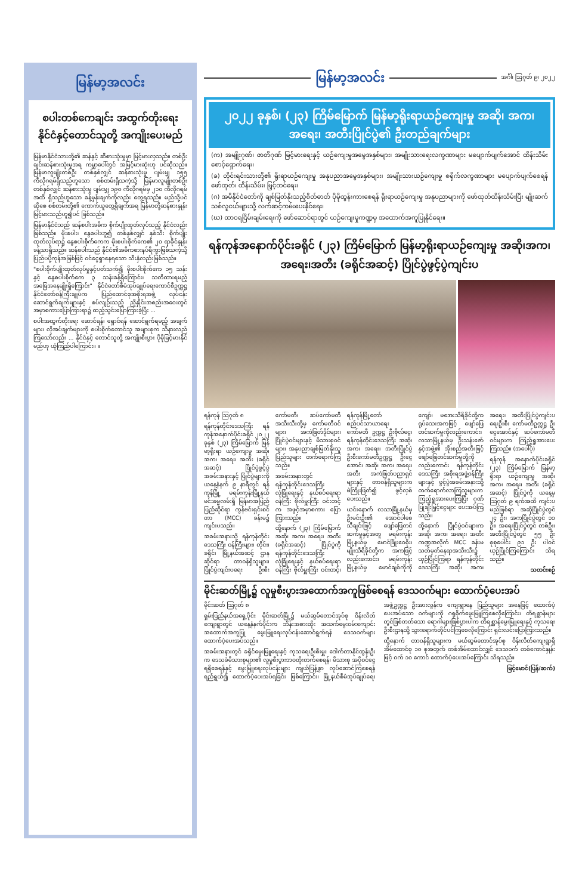မြန်မာ့အလင်း
စပါးတစ်ကေချင်း အထွက်တိုးရေး နိုင်ငံနှင့်တောင်သူတို့ အကျိုးပေးမည်
မြန်မာနိုင်ငံသားတို့၏ ဆန်နှင့် ဆီစားသုံးမှုမှာ မြင့်မားလှသည်။ တစ်ဦးချင်းဆန်စားသုံးမှုအရ ကမ္ဘာပေါ်တွင် အမြင့်မားဆုံးဟု ပင်ဆိုသည်။ မြန်မာလူမျိုးတစ်ဦး တစ်နှစ်လျှင် ဆန်စားသုံးမှု ပျမ်းမျှ ၁၅၅ ကီလိုဂရမ်ရှိသည်ဟူသော စစ်တမ်းရှိသကဲ့သို့ မြန်မာလူမျိုးတစ်ဦး တစ်နှစ်လျှင် ဆန်စားသုံးမှု ပျမ်းမျှ ၁၉၀ ကီလိုဂရမ်မှ ၂၁၀ ကီလိုဂရမ်အထိ ရှိသည်ဟူသော ခန့်မှန်းချက်ကိုလည်း တွေ့ရသည်။ မည်သို့ပင်ဆိုစေ စစ်တမ်းတို့၏ ကောက်ယူတွေ့ရှိချက်အရ မြန်မာတို့ဆန်စားနှုန်း မြင့်မားသည်ဟူ၍ပင် ဖြစ်သည်။
မြန်မာနိုင်ငံသည် ဆန်စပါးအဓိက စိုက်ပျိုးထုတ်လုပ်သည့် နိုင်ငံလည်းဖြစ်သည်။ မိုးစပါး၊ နွေစပါးဟူ၍ တစ်နှစ်လျှင် နှစ်သီး စိုက်ပျိုးထုတ်လုပ်ရာ၌ နွေစပါးစိုက်ကေက မိုးစပါးစိုက်ကေ၏ ၂၀ ရာခိုင်နှုန်းခန့်သာရှိသည်။ ဆန်စပါးသည် နိုင်ငံ၏အဓိကစားနပ်ရိက္ခာဖြစ်သကဲ့သို့ ပြည်ပပို့ကုန်အဖြစ်ဖြင့် ဝင်ငွေရှာနေရသော သီးနှံလည်းဖြစ်သည်။
"စပါးစိုက်ပျိုးထုတ်လုပ်မှုနှင့်ပတ်သက်၍ မိုးစပါးစိုက်ကေ ၁၅ သန်းနှင့် နွေစပါးစိုက်ကေ ၃ သန်းခန့်ရှိကြောင်း၊ သတိထားရမည့် အခြေအနေမျိုးရှိကြောင်း" နိုင်ငံတော်စီမံအုပ်ချုပ်ရေးကောင်စီဥက္ကဋ္ဌ နိုင်ငံတော်ဝန်ကြီးချုပ်က ပြည်ထောင်စုအစိုးရအဖွဲ့ လုပ်ငန်းဆောင်ရွက်ချက်များနှင့် စပ်လျဉ်းသည့် ညှိနှိုင်းအစည်းအဝေးတွင် အမှာစကားပြောကြားရာ၌ ထည့်သွင်းပြောကြားခဲ့ပြီး ...
စပါးအထွက်တိုးရေး ဆောင်ရန်၊ ရှောင်ရန် ဆောင်ရွက်ရမည့် အချက်များ၊ လိုအပ်ချက်များကို စပါးစိုက်တောင်သူ အများစုက သိနားလည်ကြသော်လည်း ... နိုင်ငံနှင့် တောင်သူတို့ အကျိုးစီးပွား ပိုမိုမြင့်မားနိုင်မည်ဟု ယုံကြည်ပါကြောင်း။ ။
မြန်မာ့အလင်း
အင်္ဂါ၊ ဩဂုတ် ၉၊ ၂၀၂၂
၂၀၂၂ ခုနှစ်၊ (၂၃) ကြိမ်မြောက် မြန်မာ့ရိုးရာယဉ်ကျေးမှု အဆို၊ အက၊ အရေး၊ အတီးပြိုင်ပွဲ၏ ဦးတည်ချက်များ
(က) အမျိုးဂုဏ်၊ ဇာတိဂုဏ် မြင့်မားရေးနှင့် ယဉ်ကျေးမှုအမွေအနှစ်များ၊ အမျိုးသားရေးလက္ခဏာများ မပျောက်ပျက်အောင် ထိန်းသိမ်းစောင့်ရှောက်ရေး၊
(ခ) တိုင်းရင်းသားတို့၏ ရိုးရာယဉ်ကျေးမှု အနုပညာအမွေအနှစ်များ၊ အမျိုးသားယဉ်ကျေးမှု စရိုက်လက္ခဏာများ မပျောက်ပျက်စေရန် ဖော်ထုတ်၊ ထိန်းသိမ်း၊ မြှင့်တင်ရေး၊
(ဂ) အမိနိုင်ငံတော်ကို ချစ်မြတ်နိုးသည့်စိတ်ဓာတ် ပိုမိုထွန်းကားစေရန် ရိုးရာယဉ်ကျေးမှု အနုပညာများကို ဖော်ထုတ်ထိန်းသိမ်းပြီး မျိုးဆက်သစ်လူငယ်များသို့ လက်ဆင့်ကမ်းပေးနိုင်ရေး၊
(ဃ) ထာဝရငြိမ်းချမ်းရေးကို ဖော်ဆောင်ရာတွင် ယဉ်ကျေးမှုကဏ္ဍမှ အထောက်အကူပြုနိုင်ရေး။
ရန်ကုန်အနောက်ပိုင်းခရိုင် (၂၃) ကြိမ်မြောက် မြန်မာ့ရိုးရာယဉ်ကျေးမှု အဆို၊အက၊အရေး၊အတီး (ခရိုင်အဆင့်) ပြိုင်ပွဲဖွင့်ပွဲကျင်းပ
ရန်ကုန် ဩဂုတ် ၈
ရန်ကုန်တိုင်းဒေသကြီး ရန်ကုန်အနောက်ပိုင်းခရိုင် ၂၀၂၂ ခုနှစ် (၂၃) ကြိမ်မြောက် မြန်မာ့ရိုးရာ ယဉ်ကျေးမှု အဆို၊ အက၊ အရေး၊ အတီး (ခရိုင်အဆင့်) ပြိုင်ပွဲဖွင့်ပွဲအခမ်းအနားနှင့် ပြိုင်ပွဲများကို ယနေ့နံနက် ၉ နာရီတွင် ရန်ကုန်မြို့ မရမ်းကုန်းမြို့နယ် မင်းဓမ္မလမ်းရှိ မြန်မာအပြည်ပြည်ဆိုင်ရာ ကွန်ဗင်းရှင်းစင်တာ (MCC) ခန်းမ၌ ကျင်းပသည်။
အခမ်းအနားသို့ ရန်ကုန်တိုင်းဒေသကြီး ဝန်ကြီးများ၊ တိုင်း၊ ခရိုင်၊ မြို့နယ်အဆင့် ဌာနဆိုင်ရာ တာဝန်ရှိသူများ၊ ပြိုင်ပွဲကျင်းပရေး ဦးစီးကော်မတီ၊ ဆပ်ကော်မတီ အသီးသီးတို့မှ ကော်မတီဝင်များ၊ အကဲဖြတ်ဒိုင်များ၊ ပြိုင်ပွဲဝင်များနှင့် မိသားစုဝင်များ၊ အနုပညာချစ်မြတ်နိုးသူ ပြည်သူများ တက်ရောက်ကြသည်။
အခမ်းအနားတွင် ရန်ကုန်တိုင်းဒေသကြီး လုံခြုံရေးနှင့် နယ်စပ်ရေးရာဝန်ကြီး ဗိုလ်မှူးကြီး ဝင်းတင့်က အဖွင့်အမှာစကား ပြောကြားသည်။
ထို့နောက် (၂၃) ကြိမ်မြောက် အဆို၊ အက၊ အရေး၊ အတီး (ခရိုင်အဆင့်) ပြိုင်ပွဲကို ရန်ကုန်တိုင်းဒေသကြီး လုံခြုံရေးနှင့် နယ်စပ်ရေးရာဝန်ကြီး ဗိုလ်မှူးကြီး ဝင်းတင့်၊ ရန်ကုန်မြို့တော် စည်ပင်သာယာရေး ကော်မတီ ဥက္ကဋ္ဌ ဦးဗိုလ်ငွေ၊ ရန်ကုန်တိုင်းဒေသကြီး အဆို၊ အက၊ အရေး၊ အတီးပြိုင်ပွဲ ဦးစီးကော်မတီဥက္ကဋ္ဌ ဦးငွေအောင်၊ အဆို၊ အက၊ အရေး၊ အတီး အကဲဖြတ်ပညာရှင်များနှင့် တာဝန်ရှိသူများက ဖဲကြိုးဖြတ်၍ ဖွင့်လှစ်ပေးသည်။
ယင်းနောက် လသာမြို့နယ်မှ ဦးမင်းဦး၏ အောင်ပါစေ သီချင်းဖြင့် ဖျော်ဖြေတင်ဆက်မှုနှင့်အတူ မရမ်းကုန်းမြို့နယ်မှ မောင်ဖြိုးဝေစိုး၊ မျိုးသီရိခိုင်တို့က အကဖြင့်လည်းကောင်း၊ မရမ်းကုန်းမြို့နယ်မှ မောင်ချစ်ကိုကိုကျော်၊ မအေးသီရိခိုင်တို့က ရုပ်သေးအကဖြင့် ဖျော်ဖြေတင်ဆက်မှုကိုလည်းကောင်း၊ လသာမြို့နယ်မှ ဦးသန်းဇော်နှင့်အဖွဲ့၏ အိုးစည်အတီးဖြင့် ဖျော်ဖြေတင်ဆက်မှုတို့ကိုလည်းကောင်း ရန်ကုန်တိုင်းဒေသကြီး အစိုးရအဖွဲ့ဝန်ကြီးများနှင့် ဖွင့်ပွဲအခမ်းအနားသို့ တက်ရောက်လာကြသူများက ကြည့်ရှုအားပေးကြပြီး ဂုဏ်ပြုချီးမြှင့်ငွေများ ပေးအပ်ကြသည်။
ထို့နောက် ပြိုင်ပွဲဝင်များက အဆို၊ အက၊ အရေး၊ အတီးကဏ္ဍအလိုက် MCC ခန်းမသတ်မှတ်နေရာအသီးသီး၌ ယှဉ်ပြိုင်ကြရာ ရန်ကုန်တိုင်းဒေသကြီး အဆို၊ အက၊ အရေး၊ အတီးပြိုင်ပွဲကျင်းပရေးဦးစီး ကော်မတီဥက္ကဋ္ဌ ဦးငွေအောင်နှင့် ဆပ်ကော်မတီဝင်များက ကြည့်ရှုအားပေးကြသည်။ (အပေါ်ပုံ)
ရန်ကုန် အနောက်ပိုင်းခရိုင် (၂၃) ကြိမ်မြောက် မြန်မာ့ရိုးရာ ယဉ်ကျေးမှု အဆို၊ အက၊ အရေး၊ အတီး (ခရိုင်အဆင့်) ပြိုင်ပွဲကို ယနေ့မှ ဩဂုတ် ၉ ရက်အထိ ကျင်းပမည်ဖြစ်ရာ အဆိုပြိုင်ပွဲတွင် ၂၄ ဦး၊ အကပြိုင်ပွဲတွင် ၁၁ ဦး၊ အရေးပြိုင်ပွဲတွင် တစ်ဦး၊ အတီးပြိုင်ပွဲတွင် ၅၅ ဦး စုစုပေါင်း ၉၁ ဦး ပါဝင်ယှဉ်ပြိုင်ကြကြောင်း သိရသည်။
သတင်းစဉ်
မိုင်းဆတ်မြို့၌ လူမှုစီးပွားအထောက်အကူဖြစ်စေရန် ဒေသဝက်များ ထောက်ပံ့ပေးအပ်
မိုင်းဆတ် ဩဂုတ် ၈
ရှမ်းပြည်နယ်အရှေ့ပိုင်း မိုင်းဆတ်မြို့၌ မယ်ဆွမ်တောင်အုပ်စု ဝိန်းလိတ်ကျေးရွာတွင် ယနေ့နံနက်ပိုင်းက ဘိန်းအစားထိုး အသက်မွေးဝမ်းကျောင်းအထောက်အကူပြု မွေးမြူရေးလုပ်ငန်းဆောင်ရွက်ရန် ဒေသဝက်များ ထောက်ပံ့ပေးအပ်သည်။
အခမ်းအနားတွင် ခရိုင်မွေးမြူရေးနှင့် ကုသရေးဦးစီးမှူး ဒေါက်တာနိုင်ထွန်းဦးက ဒေသခံမိသားစုများ၏ လူမှုစီးပွားဘဝတိုးတက်စေရန်၊ မိသားစု အပိုဝင်ငွေရရှိစေရန်နှင့် မွေးမြူရေးလုပ်ငန်းများ ကျယ်ပြန့်စွာ လုပ်ဆောင်ကြစေရန်ရည်ရွယ်၍ ထောက်ပံ့ပေးအပ်ရခြင်း ဖြစ်ကြောင်း၊ မြို့နယ်စီမံအုပ်ချုပ်ရေးအဖွဲ့ဥက္ကဋ္ဌ ဦးအားလွန်က ကျေးရွာနေ ပြည်သူများ အနေဖြင့် ထောက်ပံ့ပေးအပ်သော ဝက်များကို ဂရုစိုက်မွေးမြူကြစေလိုကြောင်း၊ တိရစ္ဆာန်များတွင်ဖြစ်တတ်သော ရောဂါများဖြစ်ပွားပါက တိရစ္ဆာန်မွေးမြူရေးနှင့် ကုသရေးဦးစီးဌာနသို့ သွားရောက်တိုင်ပင်ကြစေလိုကြောင်း ရှင်းလင်းပြောကြားသည်။
ထို့နောက် တာဝန်ရှိသူများက မယ်ဆွမ်တောင်အုပ်စု ဝိန်းလိတ်ကျေးရွာရှိ အိမ်ထောင်စု ၁၀ စုအတွက် တစ်အိမ်ထောင်လျှင် ဒေသဝက် တစ်ကောင်နှုန်းဖြင့် ဝက် ၁၀ ကောင် ထောက်ပံ့ပေးအပ်ကြောင်း သိရသည်။
မြင့်မောင်(ပြန်/ဆက်)